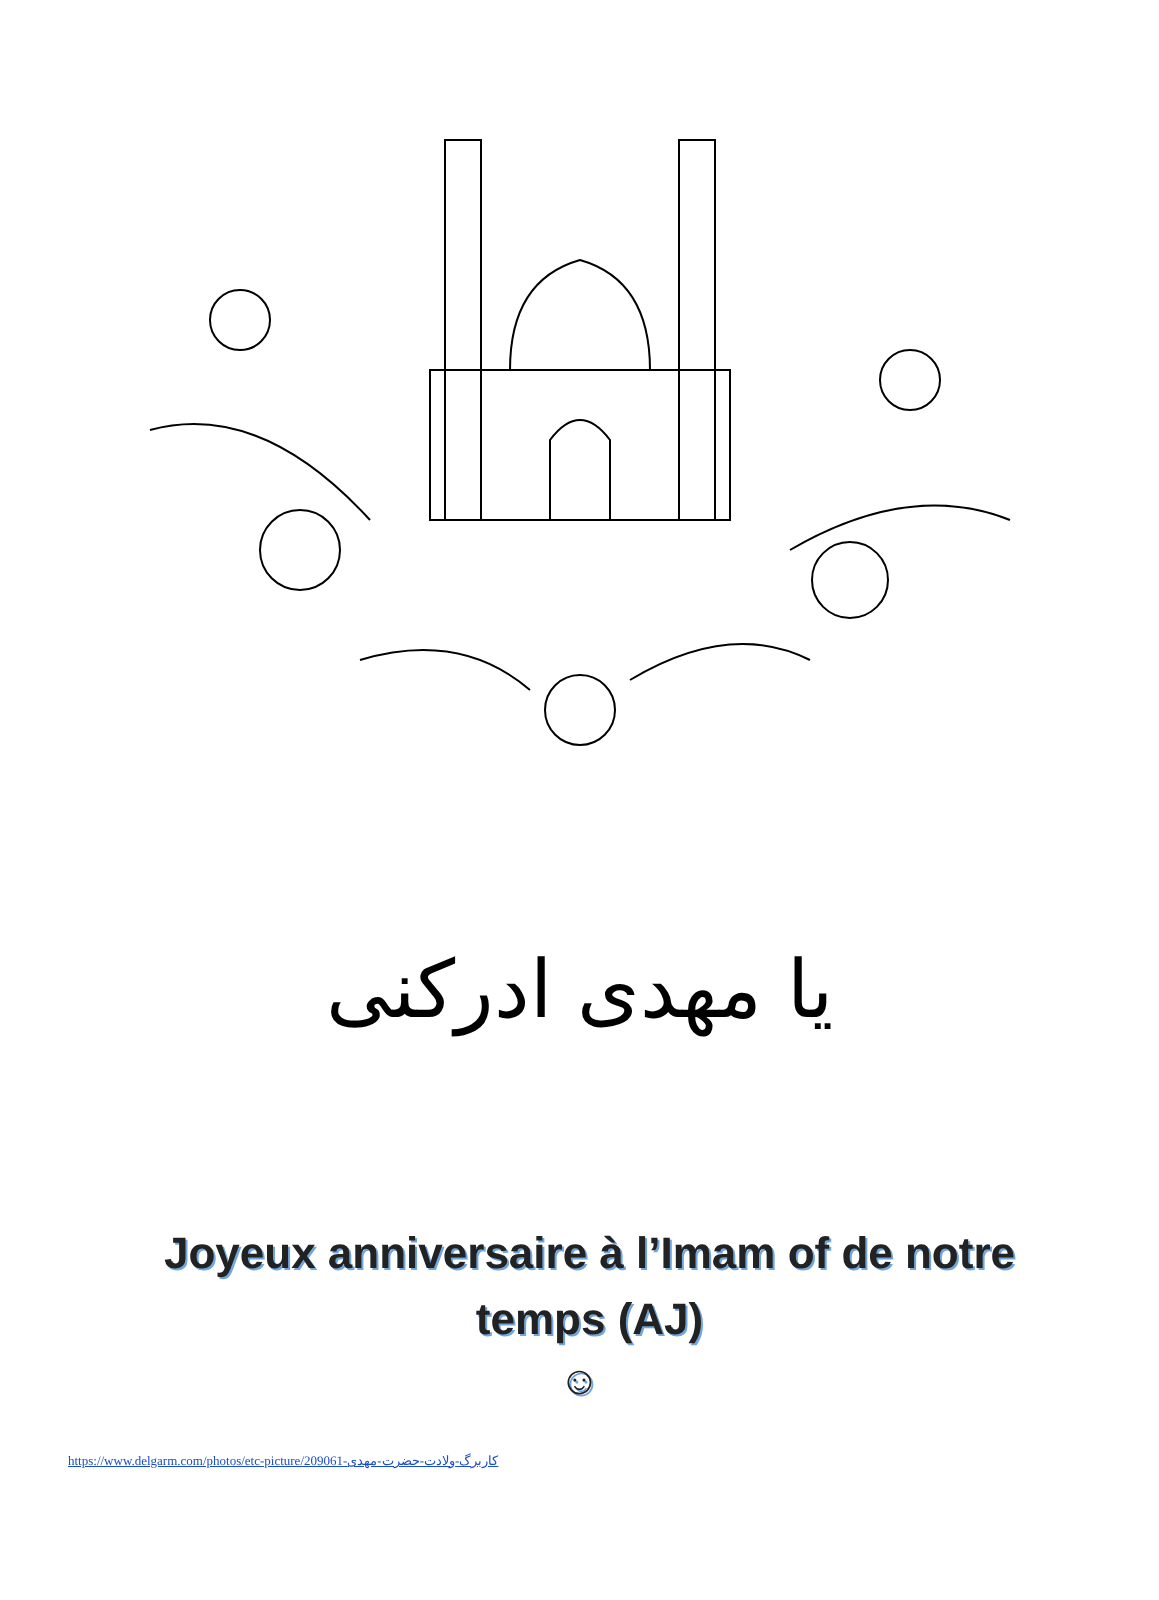یا مهدی ادرکنی
Joyeux anniversaire à l’Imam of de notre temps (AJ)
☺
https://www.delgarm.com/photos/etc-picture/209061-کاربرگ-ولادت-حضرت-مهدی